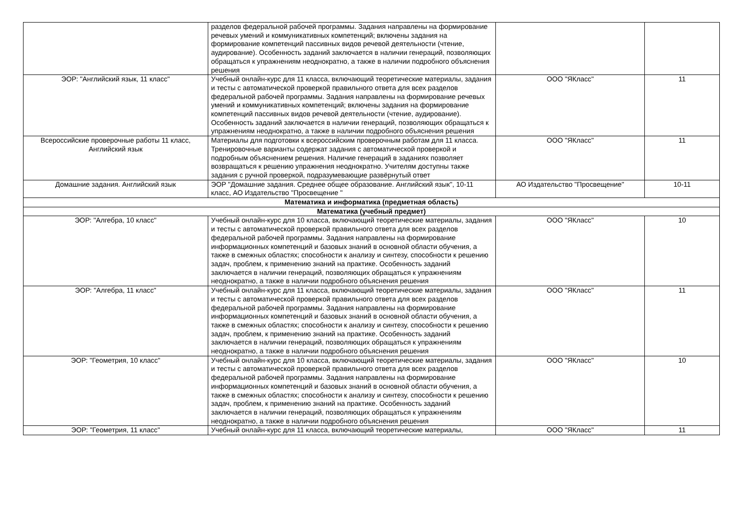| | разделов федеральной рабочей программы. Задания направлены на формирование речевых умений и коммуникативных компетенций; включены задания на формирование компетенций пассивных видов речевой деятельности (чтение, аудирование). Особенность заданий заключается в наличии генераций, позволяющих обращаться к упражнениям неоднократно, а также в наличии подробного объяснения решения | | |
| ЭОР: "Английский язык, 11 класс" | Учебный онлайн-курс для 11 класса, включающий теоретические материалы, задания и тесты с автоматической проверкой правильного ответа для всех разделов федеральной рабочей программы. Задания направлены на формирование речевых умений и коммуникативных компетенций; включены задания на формирование компетенций пассивных видов речевой деятельности (чтение, аудирование). Особенность заданий заключается в наличии генераций, позволяющих обращаться к упражнениям неоднократно, а также в наличии подробного объяснения решения | ООО "ЯКласс" | 11 |
| Всероссийские проверочные работы 11 класс, Английский язык | Материалы для подготовки к всероссийским проверочным работам для 11 класса. Тренировочные варианты содержат задания с автоматической проверкой и подробным объяснением решения. Наличие генераций в заданиях позволяет возвращаться к решению упражнения неоднократно. Учителям доступны также задания с ручной проверкой, подразумевающие развёрнутый ответ | ООО "ЯКласс" | 11 |
| Домашние задания. Английский язык | ЭОР "Домашние задания. Среднее общее образование. Английский язык", 10-11 класс, АО Издательство "Просвещение " | АО Издательство "Просвещение" | 10-11 |
| Математика и информатика (предметная область) | | | |
| Математика (учебный предмет) | | | |
| ЭОР: "Алгебра, 10 класс" | Учебный онлайн-курс для 10 класса, включающий теоретические материалы, задания и тесты с автоматической проверкой правильного ответа для всех разделов федеральной рабочей программы. Задания направлены на формирование информационных компетенций и базовых знаний в основной области обучения, а также в смежных областях; способности к анализу и синтезу, способности к решению задач, проблем, к применению знаний на практике. Особенность заданий заключается в наличии генераций, позволяющих обращаться к упражнениям неоднократно, а также в наличии подробного объяснения решения | ООО "ЯКласс" | 10 |
| ЭОР: "Алгебра, 11 класс" | Учебный онлайн-курс для 11 класса, включающий теоретические материалы, задания и тесты с автоматической проверкой правильного ответа для всех разделов федеральной рабочей программы. Задания направлены на формирование информационных компетенций и базовых знаний в основной области обучения, а также в смежных областях; способности к анализу и синтезу, способности к решению задач, проблем, к применению знаний на практике. Особенность заданий заключается в наличии генераций, позволяющих обращаться к упражнениям неоднократно, а также в наличии подробного объяснения решения | ООО "ЯКласс" | 11 |
| ЭОР: "Геометрия, 10 класс" | Учебный онлайн-курс для 10 класса, включающий теоретические материалы, задания и тесты с автоматической проверкой правильного ответа для всех разделов федеральной рабочей программы. Задания направлены на формирование информационных компетенций и базовых знаний в основной области обучения, а также в смежных областях; способности к анализу и синтезу, способности к решению задач, проблем, к применению знаний на практике. Особенность заданий заключается в наличии генераций, позволяющих обращаться к упражнениям неоднократно, а также в наличии подробного объяснения решения | ООО "ЯКласс" | 10 |
| ЭОР: "Геометрия, 11 класс" | Учебный онлайн-курс для 11 класса, включающий теоретические материалы, | ООО "ЯКласс" | 11 |